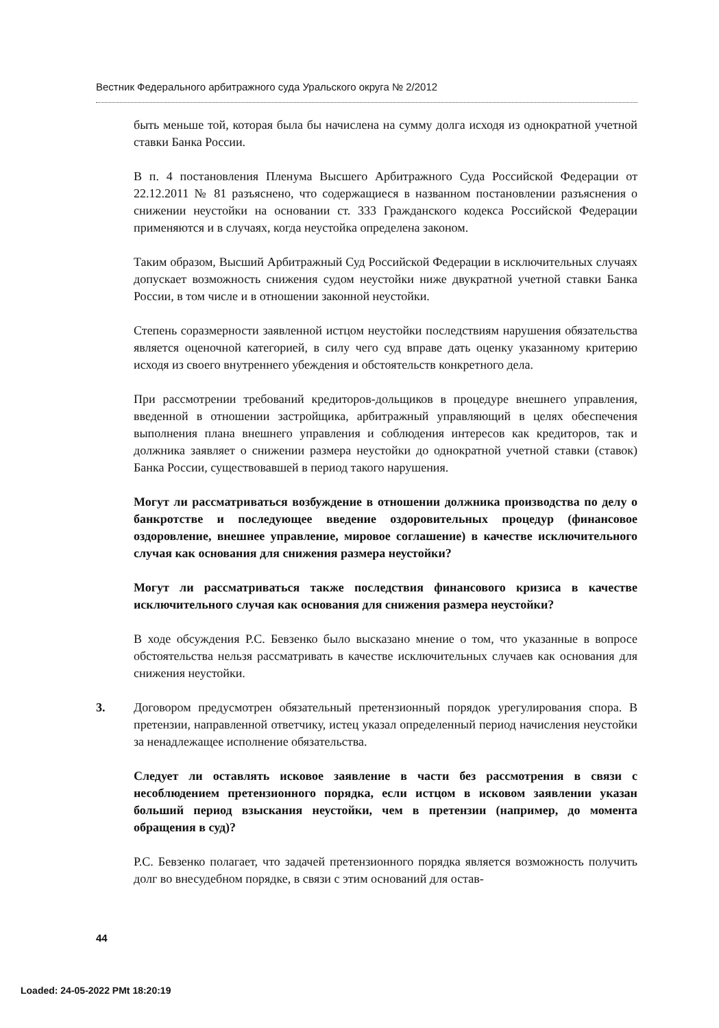Вестник Федерального арбитражного суда Уральского округа № 2/2012
быть меньше той, которая была бы начислена на сумму долга исходя из однократной учетной ставки Банка России.
В п. 4 постановления Пленума Высшего Арбитражного Суда Российской Федерации от 22.12.2011 № 81 разъяснено, что содержащиеся в названном постановлении разъяснения о снижении неустойки на основании ст. 333 Гражданского кодекса Российской Федерации применяются и в случаях, когда неустойка определена законом.
Таким образом, Высший Арбитражный Суд Российской Федерации в исключительных случаях допускает возможность снижения судом неустойки ниже двукратной учетной ставки Банка России, в том числе и в отношении законной неустойки.
Степень соразмерности заявленной истцом неустойки последствиям нарушения обязательства является оценочной категорией, в силу чего суд вправе дать оценку указанному критерию исходя из своего внутреннего убеждения и обстоятельств конкретного дела.
При рассмотрении требований кредиторов-дольщиков в процедуре внешнего управления, введенной в отношении застройщика, арбитражный управляющий в целях обеспечения выполнения плана внешнего управления и соблюдения интересов как кредиторов, так и должника заявляет о снижении размера неустойки до однократной учетной ставки (ставок) Банка России, существовавшей в период такого нарушения.
Могут ли рассматриваться возбуждение в отношении должника производства по делу о банкротстве и последующее введение оздоровительных процедур (финансовое оздоровление, внешнее управление, мировое соглашение) в качестве исключительного случая как основания для снижения размера неустойки?
Могут ли рассматриваться также последствия финансового кризиса в качестве исключительного случая как основания для снижения размера неустойки?
В ходе обсуждения Р.С. Бевзенко было высказано мнение о том, что указанные в вопросе обстоятельства нельзя рассматривать в качестве исключительных случаев как основания для снижения неустойки.
3. Договором предусмотрен обязательный претензионный порядок урегулирования спора. В претензии, направленной ответчику, истец указал определенный период начисления неустойки за ненадлежащее исполнение обязательства.
Следует ли оставлять исковое заявление в части без рассмотрения в связи с несоблюдением претензионного порядка, если истцом в исковом заявлении указан больший период взыскания неустойки, чем в претензии (например, до момента обращения в суд)?
Р.С. Бевзенко полагает, что задачей претензионного порядка является возможность получить долг во внесудебном порядке, в связи с этим оснований для остав-
44
Loaded: 24-05-2022 PMt 18:20:19